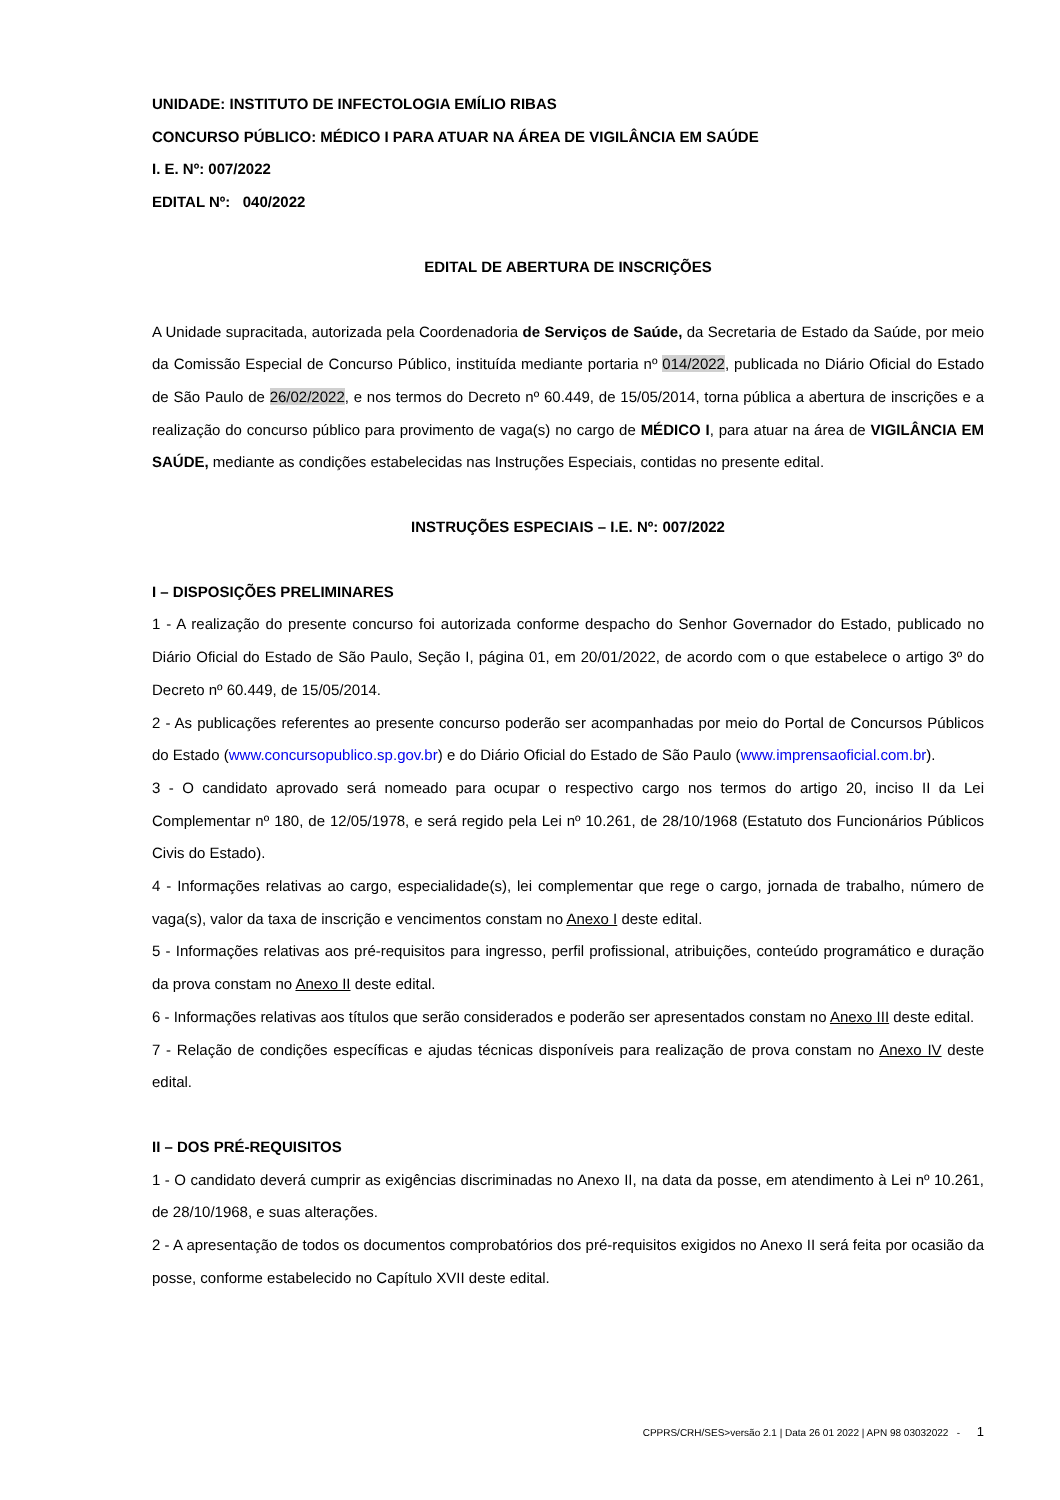UNIDADE: INSTITUTO DE INFECTOLOGIA EMÍLIO RIBAS
CONCURSO PÚBLICO: MÉDICO I PARA ATUAR NA ÁREA DE VIGILÂNCIA EM SAÚDE
I. E. Nº: 007/2022
EDITAL Nº: 040/2022
EDITAL DE ABERTURA DE INSCRIÇÕES
A Unidade supracitada, autorizada pela Coordenadoria de Serviços de Saúde, da Secretaria de Estado da Saúde, por meio da Comissão Especial de Concurso Público, instituída mediante portaria nº 014/2022, publicada no Diário Oficial do Estado de São Paulo de 26/02/2022, e nos termos do Decreto nº 60.449, de 15/05/2014, torna pública a abertura de inscrições e a realização do concurso público para provimento de vaga(s) no cargo de MÉDICO I, para atuar na área de VIGILÂNCIA EM SAÚDE, mediante as condições estabelecidas nas Instruções Especiais, contidas no presente edital.
INSTRUÇÕES ESPECIAIS – I.E. Nº: 007/2022
I – DISPOSIÇÕES PRELIMINARES
1 - A realização do presente concurso foi autorizada conforme despacho do Senhor Governador do Estado, publicado no Diário Oficial do Estado de São Paulo, Seção I, página 01, em 20/01/2022, de acordo com o que estabelece o artigo 3º do Decreto nº 60.449, de 15/05/2014.
2 - As publicações referentes ao presente concurso poderão ser acompanhadas por meio do Portal de Concursos Públicos do Estado (www.concursopublico.sp.gov.br) e do Diário Oficial do Estado de São Paulo (www.imprensaoficial.com.br).
3 - O candidato aprovado será nomeado para ocupar o respectivo cargo nos termos do artigo 20, inciso II da Lei Complementar nº 180, de 12/05/1978, e será regido pela Lei nº 10.261, de 28/10/1968 (Estatuto dos Funcionários Públicos Civis do Estado).
4 - Informações relativas ao cargo, especialidade(s), lei complementar que rege o cargo, jornada de trabalho, número de vaga(s), valor da taxa de inscrição e vencimentos constam no Anexo I deste edital.
5 - Informações relativas aos pré-requisitos para ingresso, perfil profissional, atribuições, conteúdo programático e duração da prova constam no Anexo II deste edital.
6 - Informações relativas aos títulos que serão considerados e poderão ser apresentados constam no Anexo III deste edital.
7 - Relação de condições específicas e ajudas técnicas disponíveis para realização de prova constam no Anexo IV deste edital.
II – DOS PRÉ-REQUISITOS
1 - O candidato deverá cumprir as exigências discriminadas no Anexo II, na data da posse, em atendimento à Lei nº 10.261, de 28/10/1968, e suas alterações.
2 - A apresentação de todos os documentos comprobatórios dos pré-requisitos exigidos no Anexo II será feita por ocasião da posse, conforme estabelecido no Capítulo XVII deste edital.
CPPRS/CRH/SES>versão 2.1 | Data 26 01 2022 | APN 98 03032022 - 1